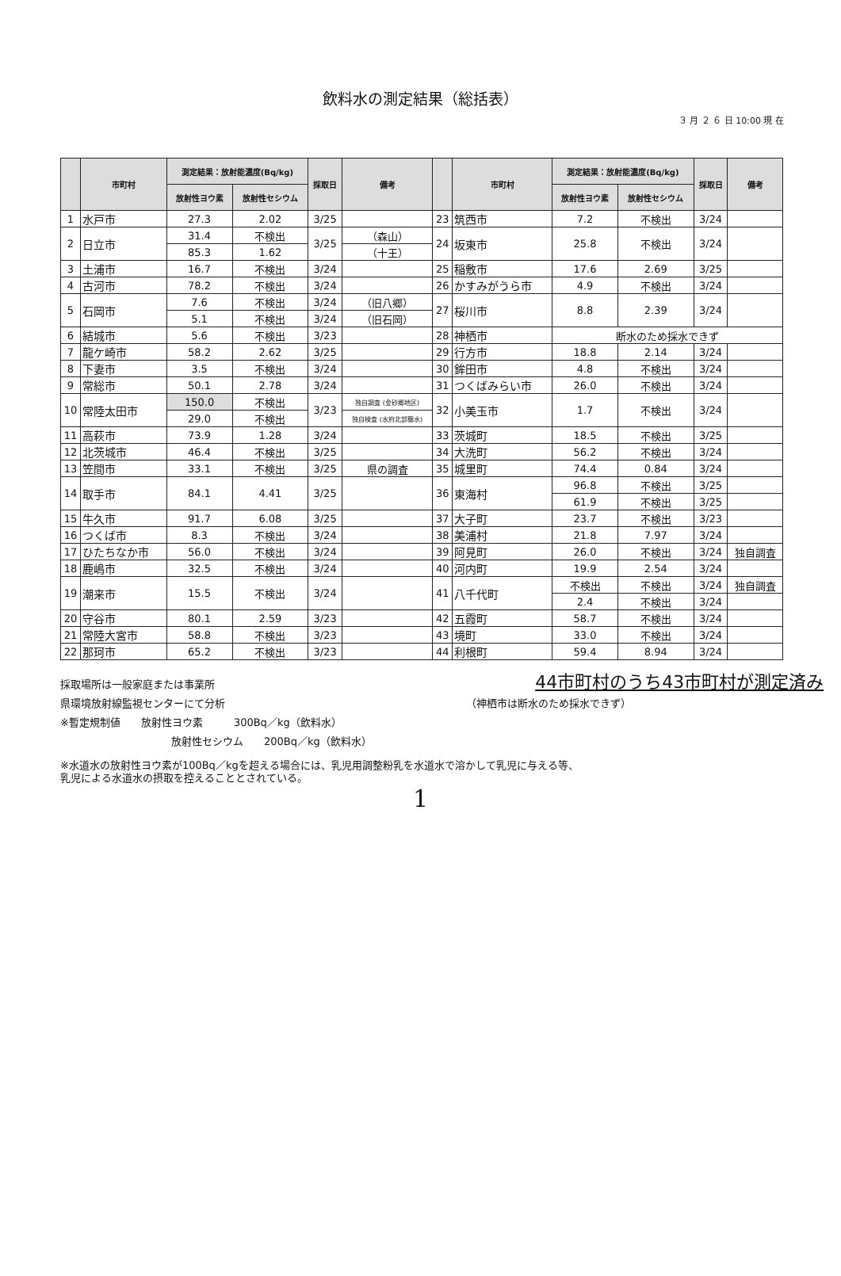飲料水の測定結果（総括表）
３ 月 ２ ６ 日 10:00 現 在
| | 市町村 | 測定結果：放射能濃度(Bq/kg) | | 採取日 | 備考 | | 市町村 | 測定結果：放射能濃度(Bq/kg) | | 採取日 | 備考 |
| --- | --- | --- | --- | --- | --- | --- | --- | --- | --- | --- | --- |
| | | 放射性ヨウ素 | 放射性セシウム | | | | | 放射性ヨウ素 | 放射性セシウム | | |
| 1 | 水戸市 | 27.3 | 2.02 | 3/25 | | 23 | 筑西市 | 7.2 | 不検出 | 3/24 | |
| 2 | 日立市 | 31.4 | 不検出 | 3/25 | （森山） | 24 | 坂東市 | 25.8 | 不検出 | 3/24 | |
| | | 85.3 | 1.62 | | （十王） | | | | | | |
| 3 | 土浦市 | 16.7 | 不検出 | 3/24 | | 25 | 稲敷市 | 17.6 | 2.69 | 3/25 | |
| 4 | 古河市 | 78.2 | 不検出 | 3/24 | | 26 | かすみがうら市 | 4.9 | 不検出 | 3/24 | |
| 5 | 石岡市 | 7.6 | 不検出 | 3/24 | （旧八郷） | 27 | 桜川市 | 8.8 | 2.39 | 3/24 | |
| | | 5.1 | 不検出 | 3/24 | （旧石岡） | | | | | | |
| 6 | 結城市 | 5.6 | 不検出 | 3/23 | | 28 | 神栖市 | 断水のため採水できず | | | |
| 7 | 龍ケ崎市 | 58.2 | 2.62 | 3/25 | | 29 | 行方市 | 18.8 | 2.14 | 3/24 | |
| 8 | 下妻市 | 3.5 | 不検出 | 3/24 | | 30 | 鉾田市 | 4.8 | 不検出 | 3/24 | |
| 9 | 常総市 | 50.1 | 2.78 | 3/24 | | 31 | つくばみらい市 | 26.0 | 不検出 | 3/24 | |
| 10 | 常陸太田市 | 150.0 | 不検出 | 3/23 | 独自調査 (金砂郷地区) | 32 | 小美玉市 | 1.7 | 不検出 | 3/24 | |
| | | 29.0 | 不検出 | | 独自検査 (水府北部簡水) | | | | | | |
| 11 | 高萩市 | 73.9 | 1.28 | 3/24 | | 33 | 茨城町 | 18.5 | 不検出 | 3/25 | |
| 12 | 北茨城市 | 46.4 | 不検出 | 3/25 | | 34 | 大洗町 | 56.2 | 不検出 | 3/24 | |
| 13 | 笠間市 | 33.1 | 不検出 | 3/25 | 県の調査 | 35 | 城里町 | 74.4 | 0.84 | 3/24 | |
| 14 | 取手市 | 84.1 | 4.41 | 3/25 | | 36 | 東海村 | 96.8 | 不検出 | 3/25 | |
| | | | | | | | | 61.9 | 不検出 | 3/25 | |
| 15 | 牛久市 | 91.7 | 6.08 | 3/25 | | 37 | 大子町 | 23.7 | 不検出 | 3/23 | |
| 16 | つくば市 | 8.3 | 不検出 | 3/24 | | 38 | 美浦村 | 21.8 | 7.97 | 3/24 | |
| 17 | ひたちなか市 | 56.0 | 不検出 | 3/24 | | 39 | 阿見町 | 26.0 | 不検出 | 3/24 | 独自調査 |
| 18 | 鹿嶋市 | 32.5 | 不検出 | 3/24 | | 40 | 河内町 | 19.9 | 2.54 | 3/24 | |
| 19 | 潮来市 | 15.5 | 不検出 | 3/24 | | 41 | 八千代町 | 不検出 | 不検出 | 3/24 | 独自調査 |
| | | | | | | | | 2.4 | 不検出 | 3/24 | |
| 20 | 守谷市 | 80.1 | 2.59 | 3/23 | | 42 | 五霞町 | 58.7 | 不検出 | 3/24 | |
| 21 | 常陸大宮市 | 58.8 | 不検出 | 3/23 | | 43 | 境町 | 33.0 | 不検出 | 3/24 | |
| 22 | 那珂市 | 65.2 | 不検出 | 3/23 | | 44 | 利根町 | 59.4 | 8.94 | 3/24 | |
採取場所は一般家庭または事業所 44市町村のうち43市町村が測定済み
県環境放射線監視センターにて分析 （神栖市は断水のため採水できず）
※暫定規制値　　放射性ヨウ素　　　300Bq／kg（飲料水）
放射性セシウム　　200Bq／kg（飲料水）
※水道水の放射性ヨウ素が100Bq／kgを超える場合には、乳児用調整粉乳を水道水で溶かして乳児に与える等、
乳児による水道水の摂取を控えることとされている。
1